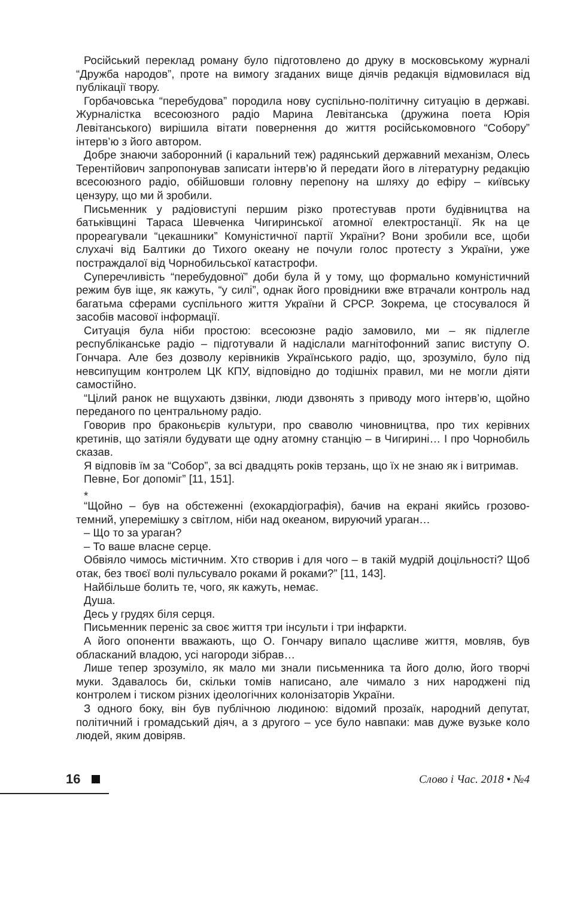Російський переклад роману було підготовлено до друку в московському журналі “Дружба народов”, проте на вимогу згаданих вище діячів редакція відмовилася від публікації твору.
Горбачовська “перебудова” породила нову суспільно-політичну ситуацію в державі. Журналістка всесоюзного радіо Марина Левітанська (дружина поета Юрія Левітанського) вирішила вітати повернення до життя російськомовного “Собору” інтерв’ю з його автором.
Добре знаючи заборонний (і каральний теж) радянський державний механізм, Олесь Терентійович запропонував записати інтерв’ю й передати його в літературну редакцію всесоюзного радіо, обійшовши головну перепону на шляху до ефіру – київську цензуру, що ми й зробили.
Письменник у радіовиступі першим різко протестував проти будівництва на батьківщині Тараса Шевченка Чигиринської атомної електростанції. Як на це прореагували “цекашники” Комуністичної партії України? Вони зробили все, щоби слухачі від Балтики до Тихого океану не почули голос протесту з України, уже постраждалої від Чорнобильської катастрофи.
Суперечливість “перебудовної” доби була й у тому, що формально комуністичний режим був іще, як кажуть, “у силі”, однак його провідники вже втрачали контроль над багатьма сферами суспільного життя України й СРСР. Зокрема, це стосувалося й засобів масової інформації.
Ситуація була ніби простою: всесоюзне радіо замовило, ми – як підлегле республіканське радіо – підготували й надіслали магнітофонний запис виступу О. Гончара. Але без дозволу керівників Українського радіо, що, зрозуміло, було під невсипущим контролем ЦК КПУ, відповідно до тодішніх правил, ми не могли діяти самостійно.
“Цілий ранок не вщухають дзвінки, люди дзвонять з приводу мого інтерв’ю, щойно переданого по центральному радіо.
Говорив про браконьєрів культури, про сваволю чиновництва, про тих керівних кретинів, що затіяли будувати ще одну атомну станцію – в Чигирині… І про Чорнобиль сказав.
Я відповів їм за “Собор”, за всі двадцять років терзань, що їх не знаю як і витримав.
Певне, Бог допоміг” [11, 151].
*
“Щойно – був на обстеженні (ехокардіографія), бачив на екрані якийсь грозово-темний, упереміш­ку з світлом, ніби над океаном, вируючий ураган…
– Що то за ураган?
– То ваше власне серце.
Обвіяло чимось містичним. Хто створив і для чого – в такій мудрій доцільності? Щоб отак, без твоєї волі пульсувало роками й роками?” [11, 143].
Найбільше болить те, чого, як кажуть, немає.
Душа.
Десь у грудях біля серця.
Письменник переніс за своє життя три інсульти і три інфаркти.
А його опоненти вважають, що О. Гончару випало щасливе життя, мовляв, був обласканий владою, усі нагороди зібрав…
Лише тепер зрозуміло, як мало ми знали письменника та його долю, його творчі муки. Здавалось би, скільки томів написано, але чимало з них народжені під контролем і тиском різних ідеологічних колонізаторів України.
З одного боку, він був публічною людиною: відомий прозаїк, народний депутат, політичний і громадський діяч, а з другого – усе було навпаки: мав дуже вузьке коло людей, яким довіряв.
16 Слово і Час. 2018 • №4